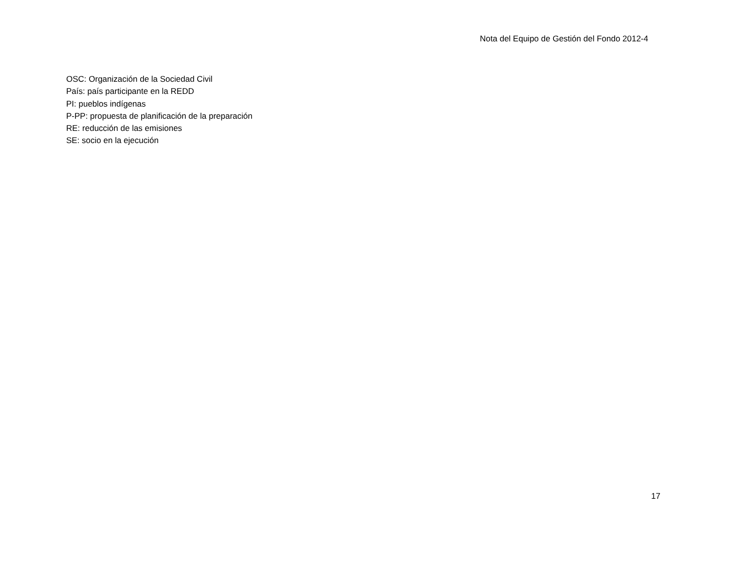Nota del Equipo de Gestión del Fondo 2012-4
OSC: Organización de la Sociedad Civil
País: país participante en la REDD
PI: pueblos indígenas
P-PP: propuesta de planificación de la preparación
RE: reducción de las emisiones
SE: socio en la ejecución
17